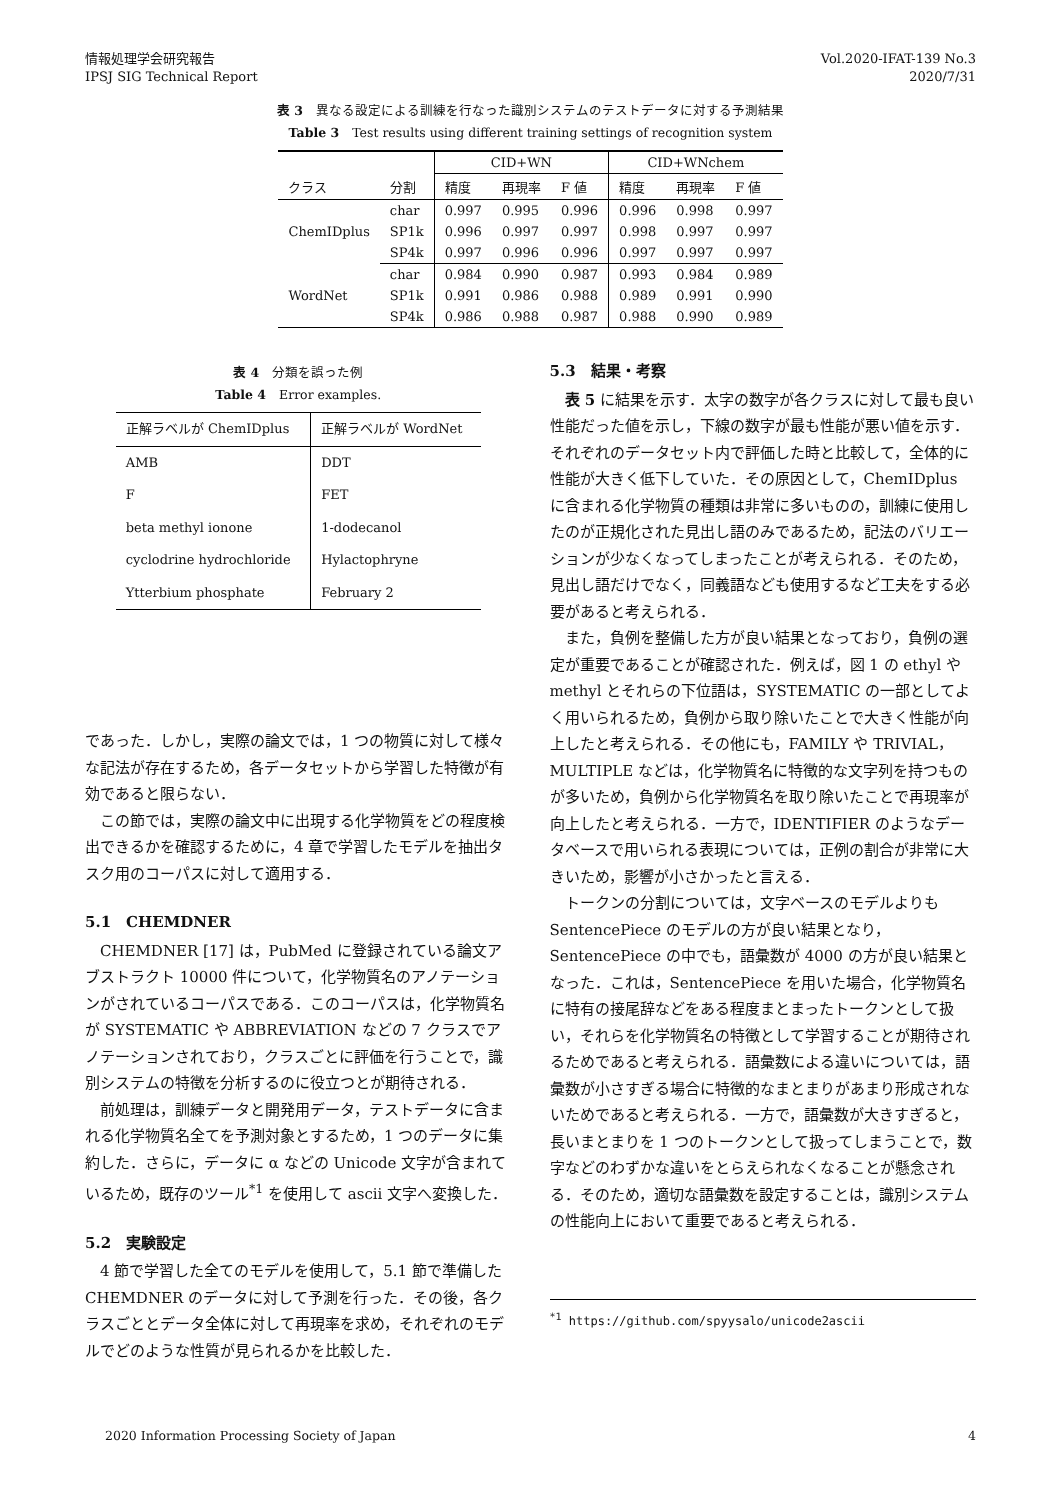情報処理学会研究報告
IPSJ SIG Technical Report
Vol.2020-IFAT-139 No.3
2020/7/31
表 3　異なる設定による訓練を行なった識別システムのテストデータに対する予測結果
Table 3　Test results using different training settings of recognition system
| | | CID+WN | | | CID+WNchem | | |
| --- | --- | --- | --- | --- | --- | --- | --- |
| クラス | 分割 | 精度 | 再現率 | F 値 | 精度 | 再現率 | F 値 |
| ChemIDplus | char | 0.997 | 0.995 | 0.996 | 0.996 | 0.998 | 0.997 |
| | SP1k | 0.996 | 0.997 | 0.997 | 0.998 | 0.997 | 0.997 |
| | SP4k | 0.997 | 0.996 | 0.996 | 0.997 | 0.997 | 0.997 |
| WordNet | char | 0.984 | 0.990 | 0.987 | 0.993 | 0.984 | 0.989 |
| | SP1k | 0.991 | 0.986 | 0.988 | 0.989 | 0.991 | 0.990 |
| | SP4k | 0.986 | 0.988 | 0.987 | 0.988 | 0.990 | 0.989 |
表 4　分類を誤った例
Table 4　Error examples.
| 正解ラベルが ChemIDplus | 正解ラベルが WordNet |
| --- | --- |
| AMB | DDT |
| F | FET |
| beta methyl ionone | 1-dodecanol |
| cyclodrine hydrochloride | Hylactophryne |
| Ytterbium phosphate | February 2 |
であった．しかし，実際の論文では，1 つの物質に対して様々な記法が存在するため，各データセットから学習した特徴が有効であると限らない．
この節では，実際の論文中に出現する化学物質をどの程度検出できるかを確認するために，4 章で学習したモデルを抽出タスク用のコーパスに対して適用する．
5.1　CHEMDNER
CHEMDNER [17] は，PubMed に登録されている論文アブストラクト 10000 件について，化学物質名のアノテーションがされているコーパスである．このコーパスは，化学物質名が SYSTEMATIC や ABBREVIATION などの 7 クラスでアノテーションされており，クラスごとに評価を行うことで，識別システムの特徴を分析するのに役立つとが期待される．
前処理は，訓練データと開発用データ，テストデータに含まれる化学物質名全てを予測対象とするため，1 つのデータに集約した．さらに，データに α などの Unicode 文字が含まれているため，既存のツール<sup>*1</sup> を使用して ascii 文字へ変換した．
5.2　実験設定
4 節で学習した全てのモデルを使用して，5.1 節で準備した CHEMDNER のデータに対して予測を行った．その後，各クラスごととデータ全体に対して再現率を求め，それぞれのモデルでどのような性質が見られるかを比較した．
5.3　結果・考察
表 5 に結果を示す．太字の数字が各クラスに対して最も良い性能だった値を示し，下線の数字が最も性能が悪い値を示す．それぞれのデータセット内で評価した時と比較して，全体的に性能が大きく低下していた．その原因として，ChemIDplus に含まれる化学物質の種類は非常に多いものの，訓練に使用したのが正規化された見出し語のみであるため，記法のバリエーションが少なくなってしまったことが考えられる．そのため，見出し語だけでなく，同義語なども使用するなど工夫をする必要があると考えられる．
また，負例を整備した方が良い結果となっており，負例の選定が重要であることが確認された．例えば，図 1 の ethyl や methyl とそれらの下位語は，SYSTEMATIC の一部としてよく用いられるため，負例から取り除いたことで大きく性能が向上したと考えられる．その他にも，FAMILY や TRIVIAL，MULTIPLE などは，化学物質名に特徴的な文字列を持つものが多いため，負例から化学物質名を取り除いたことで再現率が向上したと考えられる．一方で，IDENTIFIER のようなデータベースで用いられる表現については，正例の割合が非常に大きいため，影響が小さかったと言える．
トークンの分割については，文字ベースのモデルよりも SentencePiece のモデルの方が良い結果となり，SentencePiece の中でも，語彙数が 4000 の方が良い結果となった．これは，SentencePiece を用いた場合，化学物質名に特有の接尾辞などをある程度まとまったトークンとして扱い，それらを化学物質名の特徴として学習することが期待されるためであると考えられる．語彙数による違いについては，語彙数が小さすぎる場合に特徴的なまとまりがあまり形成されないためであると考えられる．一方で，語彙数が大きすぎると，長いまとまりを 1 つのトークンとして扱ってしまうことで，数字などのわずかな違いをとらえられなくなることが懸念される．そのため，適切な語彙数を設定することは，識別システムの性能向上において重要であると考えられる．
<sup>*1</sup> https://github.com/spyysalo/unicode2ascii
2020 Information Processing Society of Japan 4